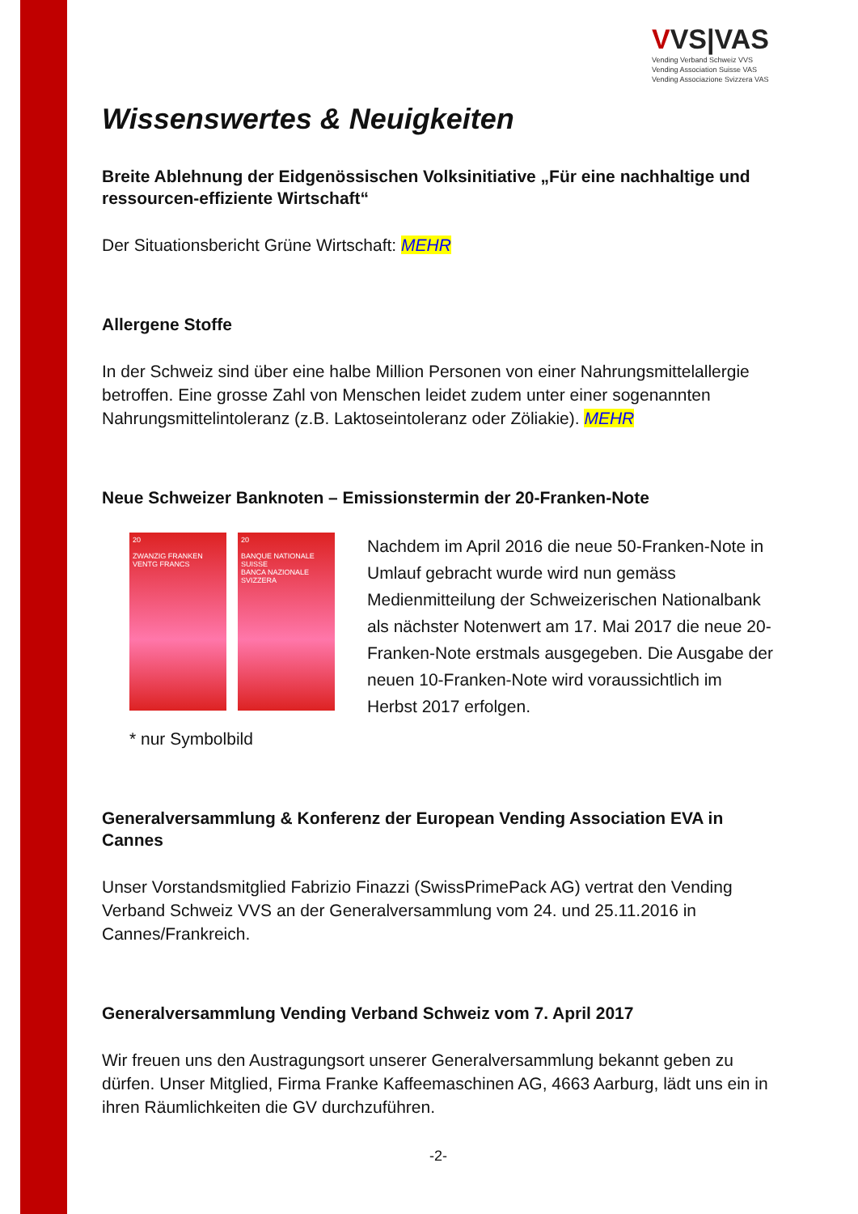VVS|VAS
Vending Verband Schweiz VVS
Vending Association Suisse VAS
Vending Associazione Svizzera VAS
Wissenswertes & Neuigkeiten
Breite Ablehnung der Eidgenössischen Volksinitiative „Für eine nachhaltige und ressourcen-effiziente Wirtschaft“
Der Situationsbericht Grüne Wirtschaft: MEHR
Allergene Stoffe
In der Schweiz sind über eine halbe Million Personen von einer Nahrungsmittelallergie betroffen. Eine grosse Zahl von Menschen leidet zudem unter einer sogenannten Nahrungsmittelintoleranz (z.B. Laktoseintoleranz oder Zöliakie). MEHR
Neue Schweizer Banknoten – Emissionstermin der 20-Franken-Note
20
ZWANZIG FRANKEN
VENTG FRANCS
20
BANQUE NATIONALE SUISSE
BANCA NAZIONALE SVIZZERA
* nur Symbolbild
Nachdem im April 2016 die neue 50-Franken-Note in Umlauf gebracht wurde wird nun gemäss Medienmitteilung der Schweizerischen Nationalbank als nächster Notenwert am 17. Mai 2017 die neue 20-Franken-Note erstmals ausgegeben. Die Ausgabe der neuen 10-Franken-Note wird voraussichtlich im Herbst 2017 erfolgen.
Generalversammlung & Konferenz der European Vending Association EVA in Cannes
Unser Vorstandsmitglied Fabrizio Finazzi (SwissPrimePack AG) vertrat den Vending Verband Schweiz VVS an der Generalversammlung vom 24. und 25.11.2016 in Cannes/Frankreich.
Generalversammlung Vending Verband Schweiz vom 7. April 2017
Wir freuen uns den Austragungsort unserer Generalversammlung bekannt geben zu dürfen. Unser Mitglied, Firma Franke Kaffeemaschinen AG, 4663 Aarburg, lädt uns ein in ihren Räumlichkeiten die GV durchzuführen.
-2-